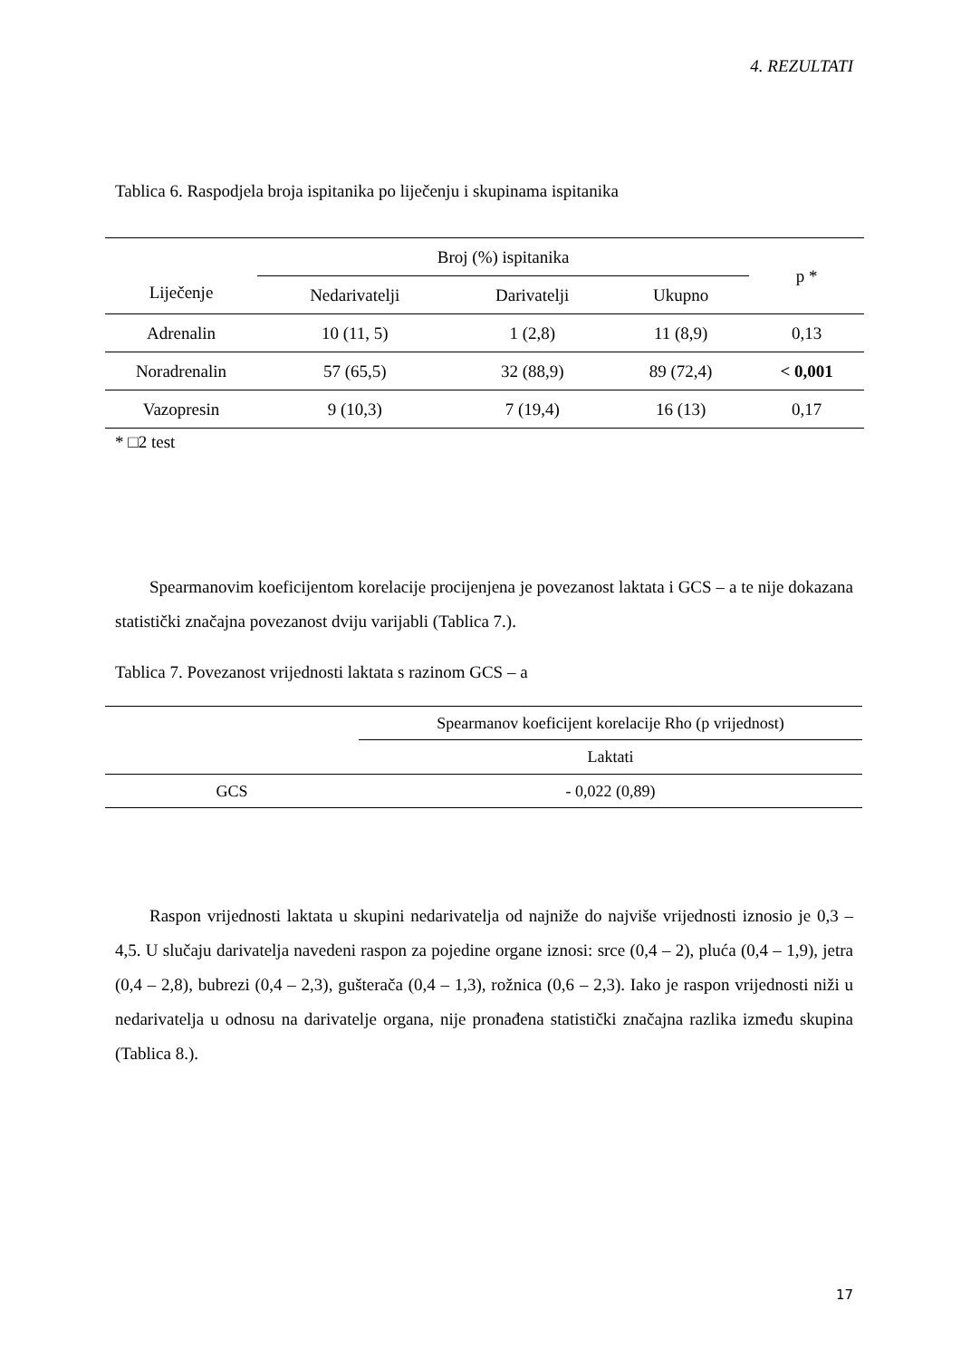4. REZULTATI
Tablica 6. Raspodjela broja ispitanika po liječenju i skupinama ispitanika
| Liječenje | Broj (%) ispitanika | | | p * |
| --- | --- | --- | --- | --- |
| | Nedarivatelji | Darivatelji | Ukupno | |
| Adrenalin | 10 (11, 5) | 1 (2,8) | 11 (8,9) | 0,13 |
| Noradrenalin | 57 (65,5) | 32 (88,9) | 89 (72,4) | < 0,001 |
| Vazopresin | 9 (10,3) | 7 (19,4) | 16 (13) | 0,17 |
* □2 test
Spearmanovim koeficijentom korelacije procijenjena je povezanost laktata i GCS – a te nije dokazana statistički značajna povezanost dviju varijabli (Tablica 7.).
Tablica 7. Povezanost vrijednosti laktata s razinom GCS – a
| | Spearmanov koeficijent korelacije Rho (p vrijednost) |
| | Laktati |
| GCS | - 0,022 (0,89) |
Raspon vrijednosti laktata u skupini nedarivatelja od najniže do najviše vrijednosti iznosio je 0,3 – 4,5. U slučaju darivatelja navedeni raspon za pojedine organe iznosi: srce (0,4 – 2), pluća (0,4 – 1,9), jetra (0,4 – 2,8), bubrezi (0,4 – 2,3), gušterača (0,4 – 1,3), rožnica (0,6 – 2,3). Iako je raspon vrijednosti niži u nedarivatelja u odnosu na darivatelje organa, nije pronađena statistički značajna razlika između skupina (Tablica 8.).
17